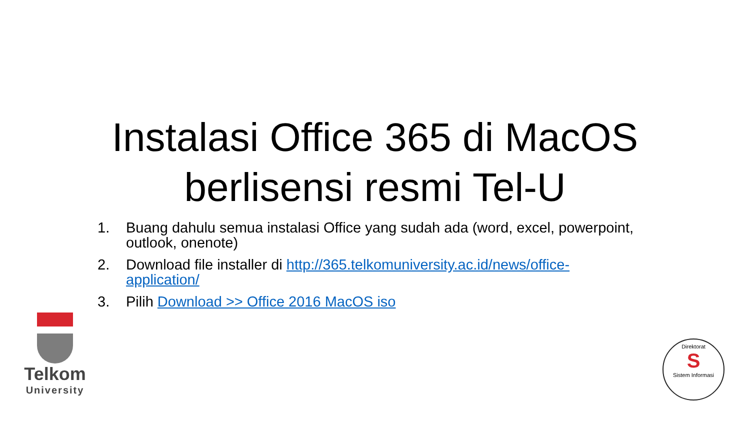Instalasi Office 365 di MacOS berlisensi resmi Tel-U
1. Buang dahulu semua instalasi Office yang sudah ada (word, excel, powerpoint, outlook, onenote)
2. Download file installer di http://365.telkomuniversity.ac.id/news/office-application/
3. Pilih Download >> Office 2016 MacOS iso
Telkom
University
Direktorat
S
Sistem Informasi